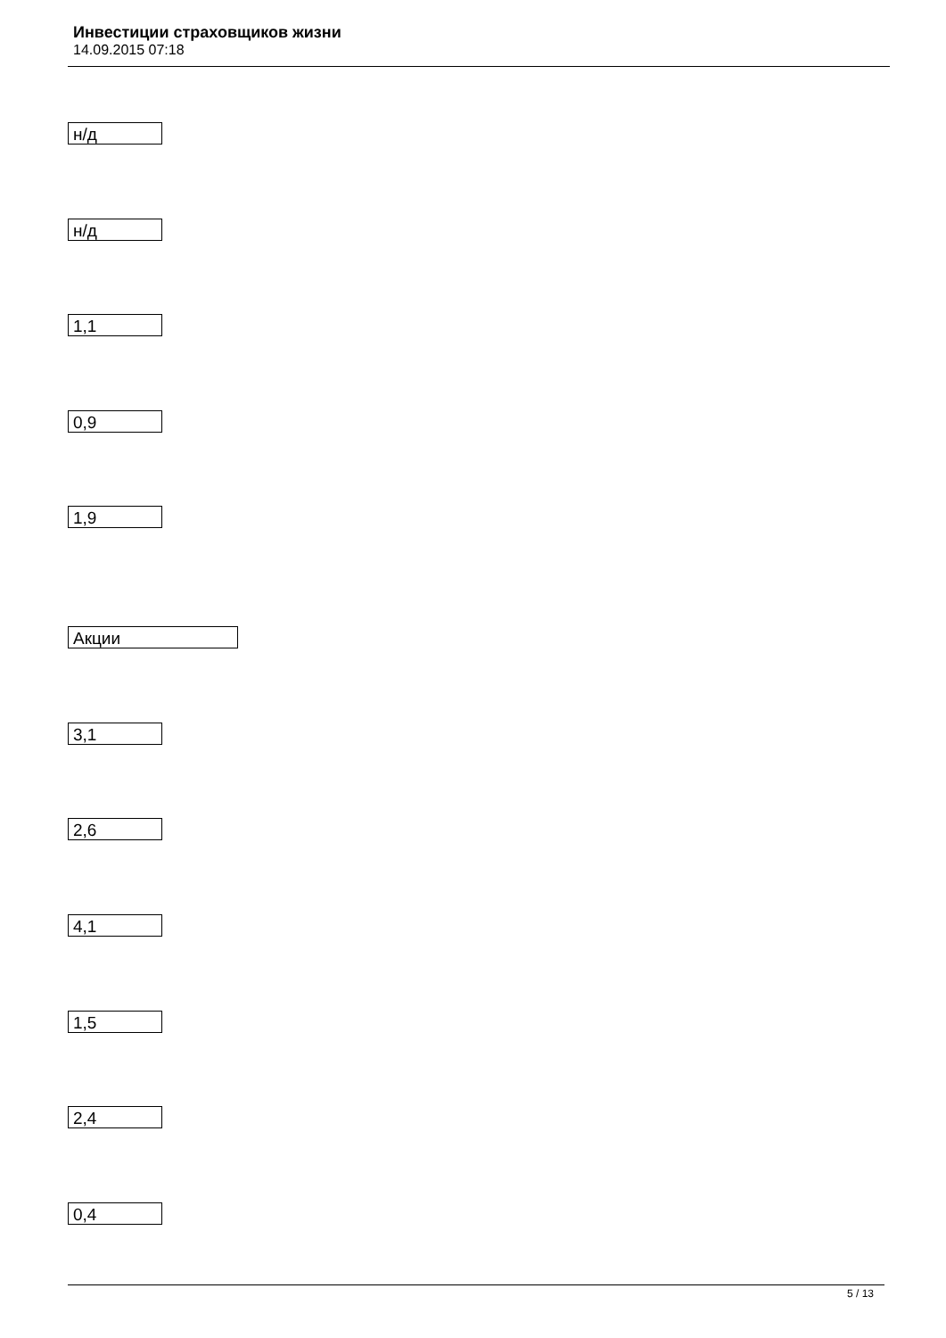Инвестиции страховщиков жизни
14.09.2015 07:18
н/д
н/д
1,1
0,9
1,9
Акции
3,1
2,6
4,1
1,5
2,4
0,4
5 / 13